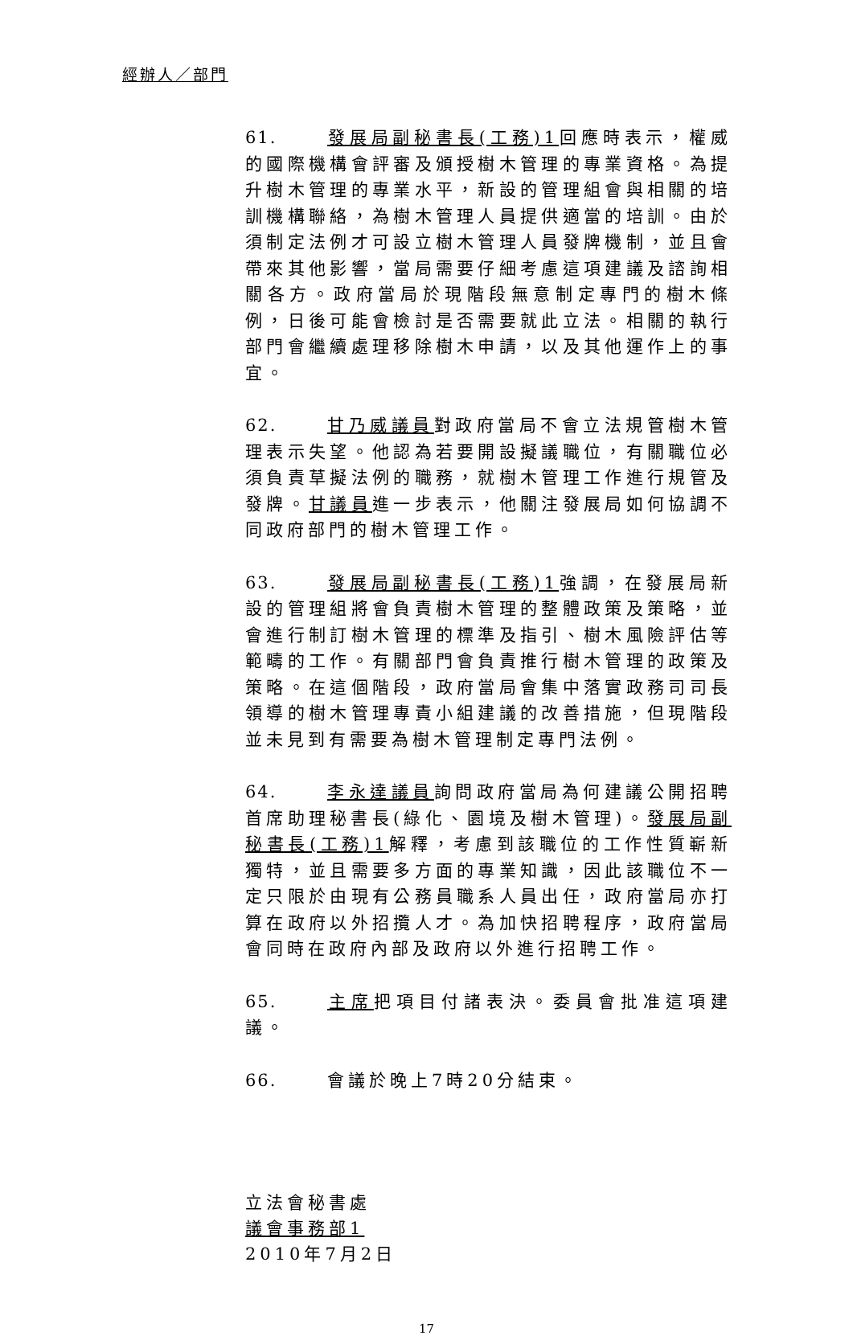經辦人／部門
61. 發展局副秘書長(工務)1回應時表示，權威的國際機構會評審及頒授樹木管理的專業資格。為提升樹木管理的專業水平，新設的管理組會與相關的培訓機構聯絡，為樹木管理人員提供適當的培訓。由於須制定法例才可設立樹木管理人員發牌機制，並且會帶來其他影響，當局需要仔細考慮這項建議及諮詢相關各方。政府當局於現階段無意制定專門的樹木條例，日後可能會檢討是否需要就此立法。相關的執行部門會繼續處理移除樹木申請，以及其他運作上的事宜。
62. 甘乃威議員對政府當局不會立法規管樹木管理表示失望。他認為若要開設擬議職位，有關職位必須負責草擬法例的職務，就樹木管理工作進行規管及發牌。甘議員進一步表示，他關注發展局如何協調不同政府部門的樹木管理工作。
63. 發展局副秘書長(工務)1強調，在發展局新設的管理組將會負責樹木管理的整體政策及策略，並會進行制訂樹木管理的標準及指引、樹木風險評估等範疇的工作。有關部門會負責推行樹木管理的政策及策略。在這個階段，政府當局會集中落實政務司司長領導的樹木管理專責小組建議的改善措施，但現階段並未見到有需要為樹木管理制定專門法例。
64. 李永達議員詢問政府當局為何建議公開招聘首席助理秘書長(綠化、園境及樹木管理)。發展局副秘書長(工務)1解釋，考慮到該職位的工作性質嶄新獨特，並且需要多方面的專業知識，因此該職位不一定只限於由現有公務員職系人員出任，政府當局亦打算在政府以外招攬人才。為加快招聘程序，政府當局會同時在政府內部及政府以外進行招聘工作。
65. 主席把項目付諸表決。委員會批准這項建議。
66. 會議於晚上7時20分結束。
立法會秘書處
議會事務部1
2010年7月2日
17